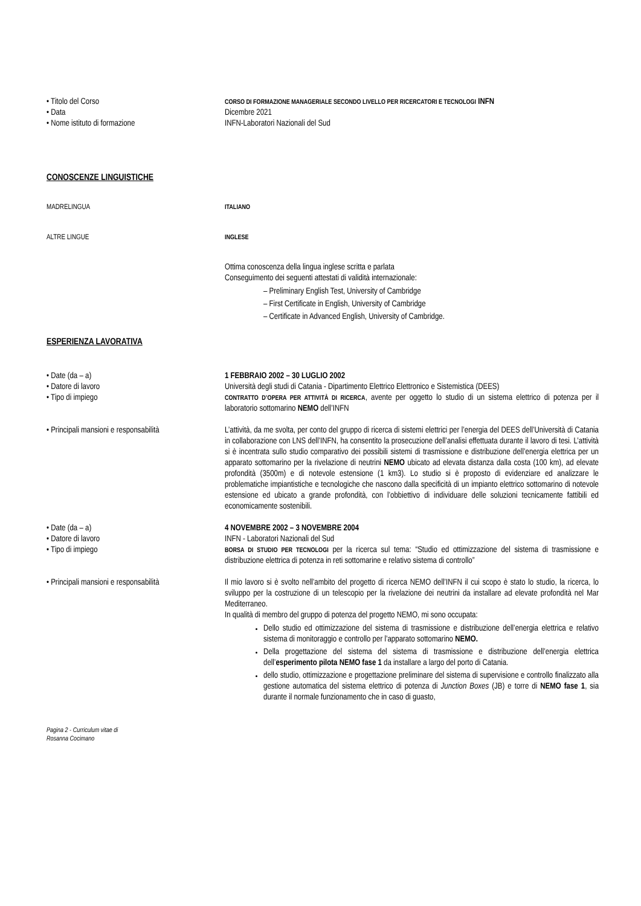• Titolo del Corso
CORSO DI FORMAZIONE MANAGERIALE SECONDO LIVELLO PER RICERCATORI E TECNOLOGI INFN
• Data Dicembre 2021
• Nome istituto di formazione INFN-Laboratori Nazionali del Sud
CONOSCENZE LINGUISTICHE
MADRELINGUA ITALIANO
ALTRE LINGUE INGLESE
Ottima conoscenza della lingua inglese scritta e parlata
Conseguimento dei seguenti attestati di validità internazionale:
– Preliminary English Test, University of Cambridge
– First Certificate in English, University of Cambridge
– Certificate in Advanced English, University of Cambridge.
ESPERIENZA LAVORATIVA
• Date (da – a) 1 FEBBRAIO 2002 – 30 LUGLIO 2002
• Datore di lavoro Università degli studi di Catania - Dipartimento Elettrico Elettronico e Sistemistica (DEES)
• Tipo di impiego
CONTRATTO D’OPERA PER ATTIVITÀ DI RICERCA, avente per oggetto lo studio di un sistema elettrico di potenza per il laboratorio sottomarino NEMO dell’INFN
• Principali mansioni e responsabilità
L’attività, da me svolta, per conto del gruppo di ricerca di sistemi elettrici per l’energia del DEES dell’Università di Catania in collaborazione con LNS dell’INFN, ha consentito la prosecuzione dell’analisi effettuata durante il lavoro di tesi. L’attività si è incentrata sullo studio comparativo dei possibili sistemi di trasmissione e distribuzione dell’energia elettrica per un apparato sottomarino per la rivelazione di neutrini NEMO ubicato ad elevata distanza dalla costa (100 km), ad elevate profondità (3500m) e di notevole estensione (1 km3). Lo studio si è proposto di evidenziare ed analizzare le problematiche impiantistiche e tecnologiche che nascono dalla specificità di un impianto elettrico sottomarino di notevole estensione ed ubicato a grande profondità, con l’obbiettivo di individuare delle soluzioni tecnicamente fattibili ed economicamente sostenibili.
• Date (da – a) 4 NOVEMBRE 2002 – 3 NOVEMBRE 2004
• Datore di lavoro INFN - Laboratori Nazionali del Sud
• Tipo di impiego
BORSA DI STUDIO PER TECNOLOGI per la ricerca sul tema: “Studio ed ottimizzazione del sistema di trasmissione e distribuzione elettrica di potenza in reti sottomarine e relativo sistema di controllo”
• Principali mansioni e responsabilità
Il mio lavoro si è svolto nell’ambito del progetto di ricerca NEMO dell’INFN il cui scopo è stato lo studio, la ricerca, lo sviluppo per la costruzione di un telescopio per la rivelazione dei neutrini da installare ad elevate profondità nel Mar Mediterraneo.
In qualità di membro del gruppo di potenza del progetto NEMO, mi sono occupata:
Dello studio ed ottimizzazione del sistema di trasmissione e distribuzione dell’energia elettrica e relativo sistema di monitoraggio e controllo per l’apparato sottomarino NEMO.
Della progettazione del sistema del sistema di trasmissione e distribuzione dell’energia elettrica dell’esperimento pilota NEMO fase 1 da installare a largo del porto di Catania.
dello studio, ottimizzazione e progettazione preliminare del sistema di supervisione e controllo finalizzato alla gestione automatica del sistema elettrico di potenza di Junction Boxes (JB) e torre di NEMO fase 1, sia durante il normale funzionamento che in caso di guasto,
Pagina 2 - Curriculum vitae di
Rosanna Cocimano